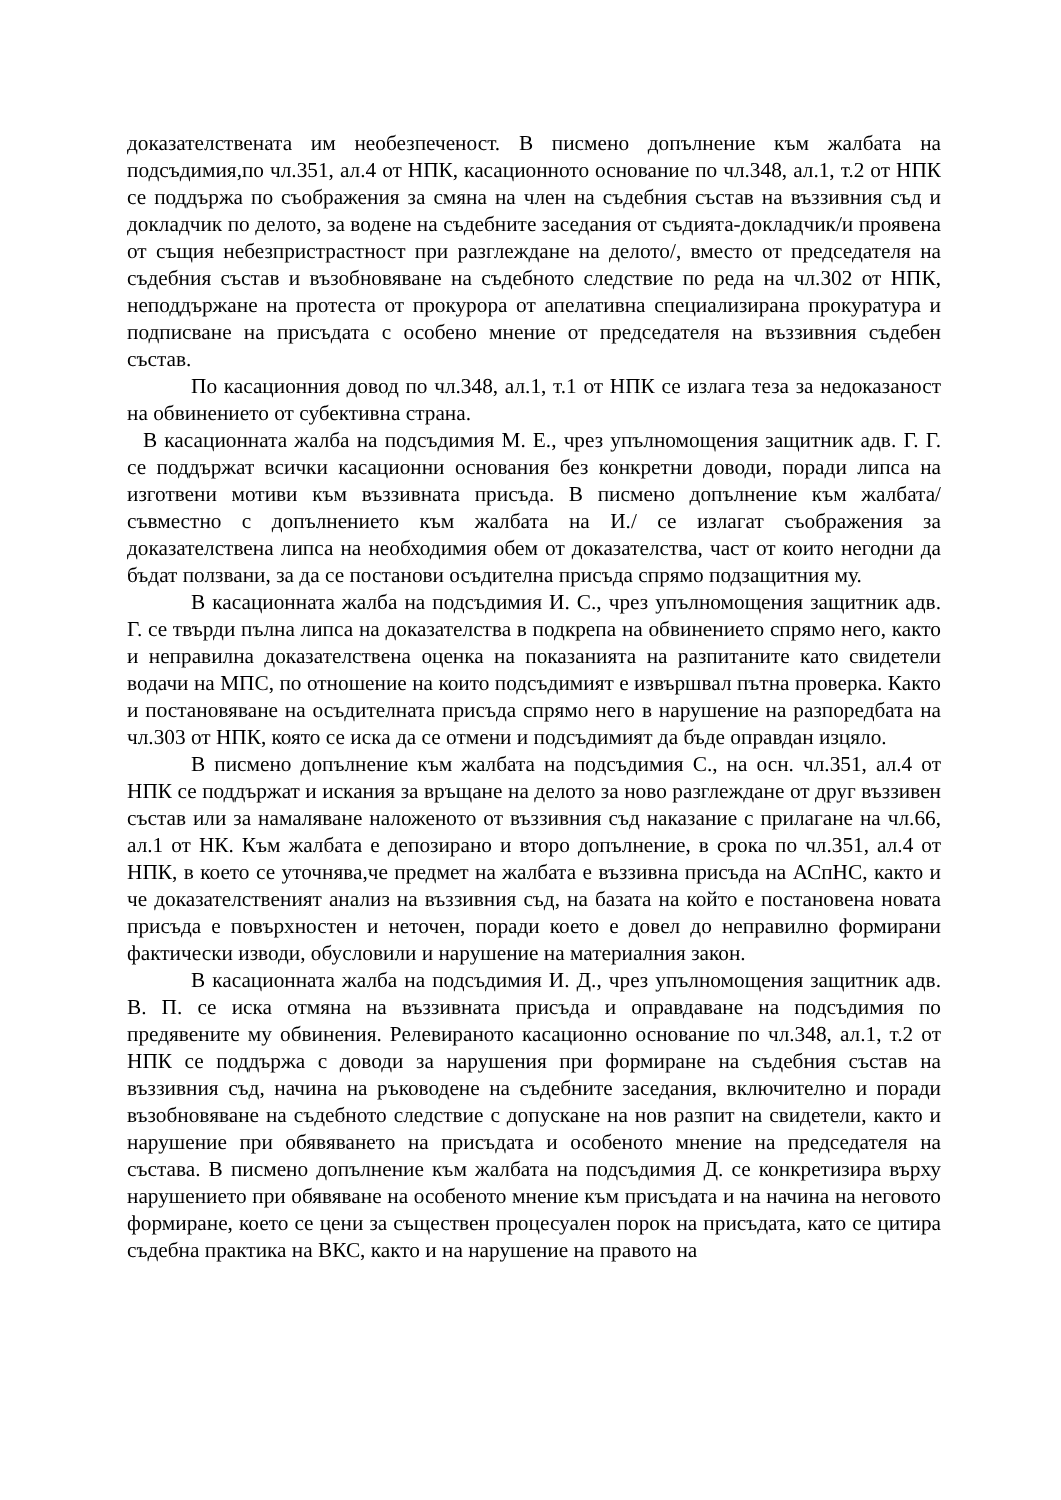доказателствената им необезпеченост. В писмено допълнение към жалбата на подсъдимия,по чл.351, ал.4 от НПК, касационното основание по чл.348, ал.1, т.2 от НПК се поддържа по съображения за смяна на член на съдебния състав на въззивния съд и докладчик по делото, за водене на съдебните заседания от съдията-докладчик/и проявена от същия небезпристрастност при разглеждане на делото/, вместо от председателя на съдебния състав и възобновяване на съдебното следствие по реда на чл.302 от НПК, неподдържане на протеста от прокурора от апелативна специализирана прокуратура и подписване на присъдата с особено мнение от председателя на въззивния съдебен състав.
По касационния довод по чл.348, ал.1, т.1 от НПК се излага теза за недоказаност на обвинението от субективна страна.
В касационната жалба на подсъдимия М. Е., чрез упълномощения защитник адв. Г. Г. се поддържат всички касационни основания без конкретни доводи, поради липса на изготвени мотиви към въззивната присъда. В писмено допълнение към жалбата/съвместно с допълнението към жалбата на И./ се излагат съображения за доказателствена липса на необходимия обем от доказателства, част от които негодни да бъдат ползвани, за да се постанови осъдителна присъда спрямо подзащитния му.
В касационната жалба на подсъдимия И. С., чрез упълномощения защитник адв. Г. се твърди пълна липса на доказателства в подкрепа на обвинението спрямо него, както и неправилна доказателствена оценка на показанията на разпитаните като свидетели водачи на МПС, по отношение на които подсъдимият е извършвал пътна проверка. Както и постановяване на осъдителната присъда спрямо него в нарушение на разпоредбата на чл.303 от НПК, която се иска да се отмени и подсъдимият да бъде оправдан изцяло.
В писмено допълнение към жалбата на подсъдимия С., на осн. чл.351, ал.4 от НПК се поддържат и искания за връщане на делото за ново разглеждане от друг въззивен състав или за намаляване наложеното от въззивния съд наказание с прилагане на чл.66, ал.1 от НК. Към жалбата е депозирано и второ допълнение, в срока по чл.351, ал.4 от НПК, в което се уточнява,че предмет на жалбата е въззивна присъда на АСпНС, както и че доказателственият анализ на въззивния съд, на базата на който е постановена новата присъда е повърхностен и неточен, поради което е довел до неправилно формирани фактически изводи, обусловили и нарушение на материалния закон.
В касационната жалба на подсъдимия И. Д., чрез упълномощения защитник адв. В. П. се иска отмяна на въззивната присъда и оправдаване на подсъдимия по предявените му обвинения. Релевираното касационно основание по чл.348, ал.1, т.2 от НПК се поддържа с доводи за нарушения при формиране на съдебния състав на въззивния съд, начина на ръководене на съдебните заседания, включително и поради възобновяване на съдебното следствие с допускане на нов разпит на свидетели, както и нарушение при обявяването на присъдата и особеното мнение на председателя на състава. В писмено допълнение към жалбата на подсъдимия Д. се конкретизира върху нарушението при обявяване на особеното мнение към присъдата и на начина на неговото формиране, което се цени за съществен процесуален порок на присъдата, като се цитира съдебна практика на ВКС, както и на нарушение на правото на